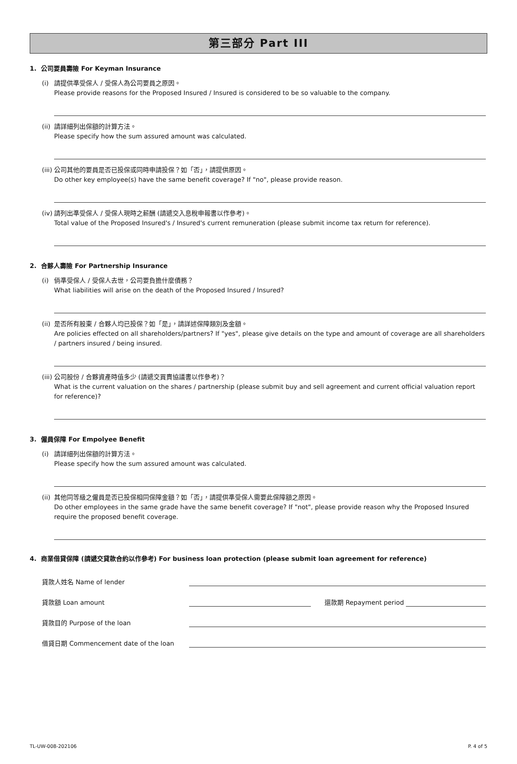第三部分 Part III
1. 公司要員壽險 For Keyman Insurance
(i) 請提供準受保人 / 受保人為公司要員之原因。
Please provide reasons for the Proposed Insured / Insured is considered to be so valuable to the company.
(ii) 請詳細列出保額的計算方法。
Please specify how the sum assured amount was calculated.
(iii) 公司其他的要員是否已投保或同時申請投保？如「否」，請提供原因。
Do other key employee(s) have the same benefit coverage? If "no", please provide reason.
(iv) 請列出準受保人 / 受保人現時之薪酬 (請遞交入息稅申報書以作參考)。
Total value of the Proposed Insured's / Insured's current remuneration (please submit income tax return for reference).
2. 合夥人壽險 For Partnership Insurance
(i) 倘準受保人 / 受保人去世，公司要負擔什麼債務？
What liabilities will arise on the death of the Proposed Insured / Insured?
(ii) 是否所有股東 / 合夥人均已投保？如「是」，請詳述保障類別及金額。
Are policies effected on all shareholders/partners? If "yes", please give details on the type and amount of coverage are all shareholders / partners insured / being insured.
(iii) 公司股份 / 合夥資產時值多少 (請遞交買賣協議書以作參考)？
What is the current valuation on the shares / partnership (please submit buy and sell agreement and current official valuation report for reference)?
3. 僱員保障 For Empolyee Benefit
(i) 請詳細列出保額的計算方法。
Please specify how the sum assured amount was calculated.
(ii) 其他同等級之僱員是否已投保相同保障金額？如「否」，請提供準受保人需要此保障額之原因。
Do other employees in the same grade have the same benefit coverage? If "not", please provide reason why the Proposed Insured require the proposed benefit coverage.
4. 商業借貸保障 (請遞交貸款合約以作參考) For business loan protection (please submit loan agreement for reference)
貸款人姓名 Name of lender
貸款額 Loan amount 還款期 Repayment period
貸款目的 Purpose of the loan
借貸日期 Commencement date of the loan
TL-UW-008-202106 P. 4 of 5